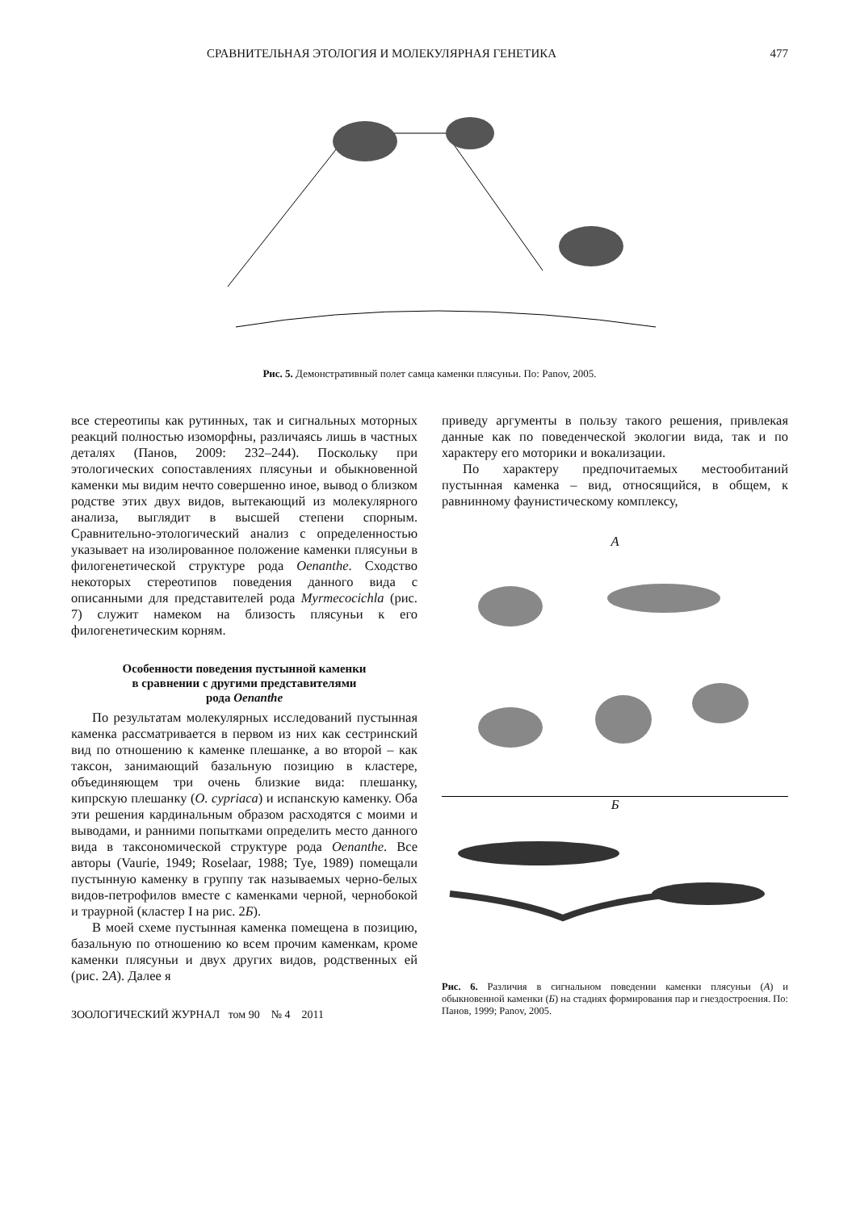СРАВНИТЕЛЬНАЯ ЭТОЛОГИЯ И МОЛЕКУЛЯРНАЯ ГЕНЕТИКА 477
Рис. 5. Демонстративный полет самца каменки плясуньи. По: Panov, 2005.
все стереотипы как рутинных, так и сигнальных моторных реакций полностью изоморфны, различаясь лишь в частных деталях (Панов, 2009: 232–244). Поскольку при этологических сопоставлениях плясуньи и обыкновенной каменки мы видим нечто совершенно иное, вывод о близком родстве этих двух видов, вытекающий из молекулярного анализа, выглядит в высшей степени спорным. Сравнительно-этологический анализ с определенностью указывает на изолированное положение каменки плясуньи в филогенетической структуре рода Oenanthe. Сходство некоторых стереотипов поведения данного вида с описанными для представителей рода Myrmecocichla (рис. 7) служит намеком на близость плясуньи к его филогенетическим корням.
Особенности поведения пустынной каменки
в сравнении с другими представителями
рода Oenanthe
По результатам молекулярных исследований пустынная каменка рассматривается в первом из них как сестринский вид по отношению к каменке плешанке, а во второй – как таксон, занимающий базальную позицию в кластере, объединяющем три очень близкие вида: плешанку, кипрскую плешанку (O. cypriaca) и испанскую каменку. Оба эти решения кардинальным образом расходятся с моими и выводами, и ранними попытками определить место данного вида в таксономической структуре рода Oenanthe. Все авторы (Vaurie, 1949; Roselaar, 1988; Tye, 1989) помещали пустынную каменку в группу так называемых черно-белых видов-петрофилов вместе с каменками черной, чернобокой и траурной (кластер I на рис. 2Б).
В моей схеме пустынная каменка помещена в позицию, базальную по отношению ко всем прочим каменкам, кроме каменки плясуньи и двух других видов, родственных ей (рис. 2А). Далее я
ЗООЛОГИЧЕСКИЙ ЖУРНАЛ том 90 № 4 2011
приведу аргументы в пользу такого решения, привлекая данные как по поведенческой экологии вида, так и по характеру его моторики и вокализации.
По характеру предпочитаемых местообитаний пустынная каменка – вид, относящийся, в общем, к равнинному фаунистическому комплексу,
А
Б
Рис. 6. Различия в сигнальном поведении каменки плясуньи (А) и обыкновенной каменки (Б) на стадиях формирования пар и гнездостроения. По: Панов, 1999; Panov, 2005.